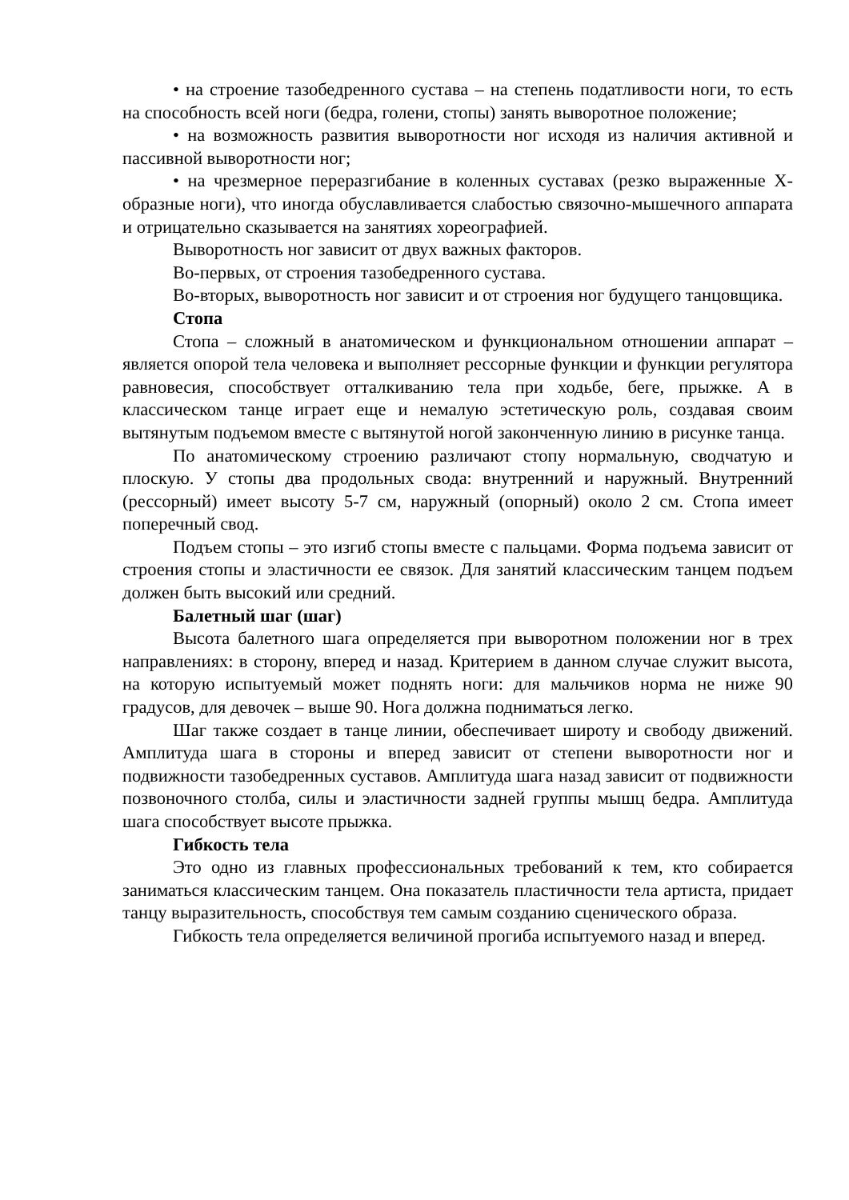• на строение тазобедренного сустава – на степень податливости ноги, то есть на способность всей ноги (бедра, голени, стопы) занять выворотное положение;
• на возможность развития выворотности ног исходя из наличия активной и пассивной выворотности ног;
• на чрезмерное переразгибание в коленных суставах (резко выраженные Х-образные ноги), что иногда обуславливается слабостью связочно-мышечного аппарата и отрицательно сказывается на занятиях хореографией.
Выворотность ног зависит от двух важных факторов.
Во-первых, от строения тазобедренного сустава.
Во-вторых, выворотность ног зависит и от строения ног будущего танцовщика.
Стопа
Стопа – сложный в анатомическом и функциональном отношении аппарат – является опорой тела человека и выполняет рессорные функции и функции регулятора равновесия, способствует отталкиванию тела при ходьбе, беге, прыжке. А в классическом танце играет еще и немалую эстетическую роль, создавая своим вытянутым подъемом вместе с вытянутой ногой законченную линию в рисунке танца.
По анатомическому строению различают стопу нормальную, сводчатую и плоскую. У стопы два продольных свода: внутренний и наружный. Внутренний (рессорный) имеет высоту 5-7 см, наружный (опорный) около 2 см. Стопа имеет поперечный свод.
Подъем стопы – это изгиб стопы вместе с пальцами. Форма подъема зависит от строения стопы и эластичности ее связок. Для занятий классическим танцем подъем должен быть высокий или средний.
Балетный шаг (шаг)
Высота балетного шага определяется при выворотном положении ног в трех направлениях: в сторону, вперед и назад. Критерием в данном случае служит высота, на которую испытуемый может поднять ноги: для мальчиков норма не ниже 90 градусов, для девочек – выше 90. Нога должна подниматься легко.
Шаг также создает в танце линии, обеспечивает широту и свободу движений. Амплитуда шага в стороны и вперед зависит от степени выворотности ног и подвижности тазобедренных суставов. Амплитуда шага назад зависит от подвижности позвоночного столба, силы и эластичности задней группы мышц бедра. Амплитуда шага способствует высоте прыжка.
Гибкость тела
Это одно из главных профессиональных требований к тем, кто собирается заниматься классическим танцем. Она показатель пластичности тела артиста, придает танцу выразительность, способствуя тем самым созданию сценического образа.
Гибкость тела определяется величиной прогиба испытуемого назад и вперед.